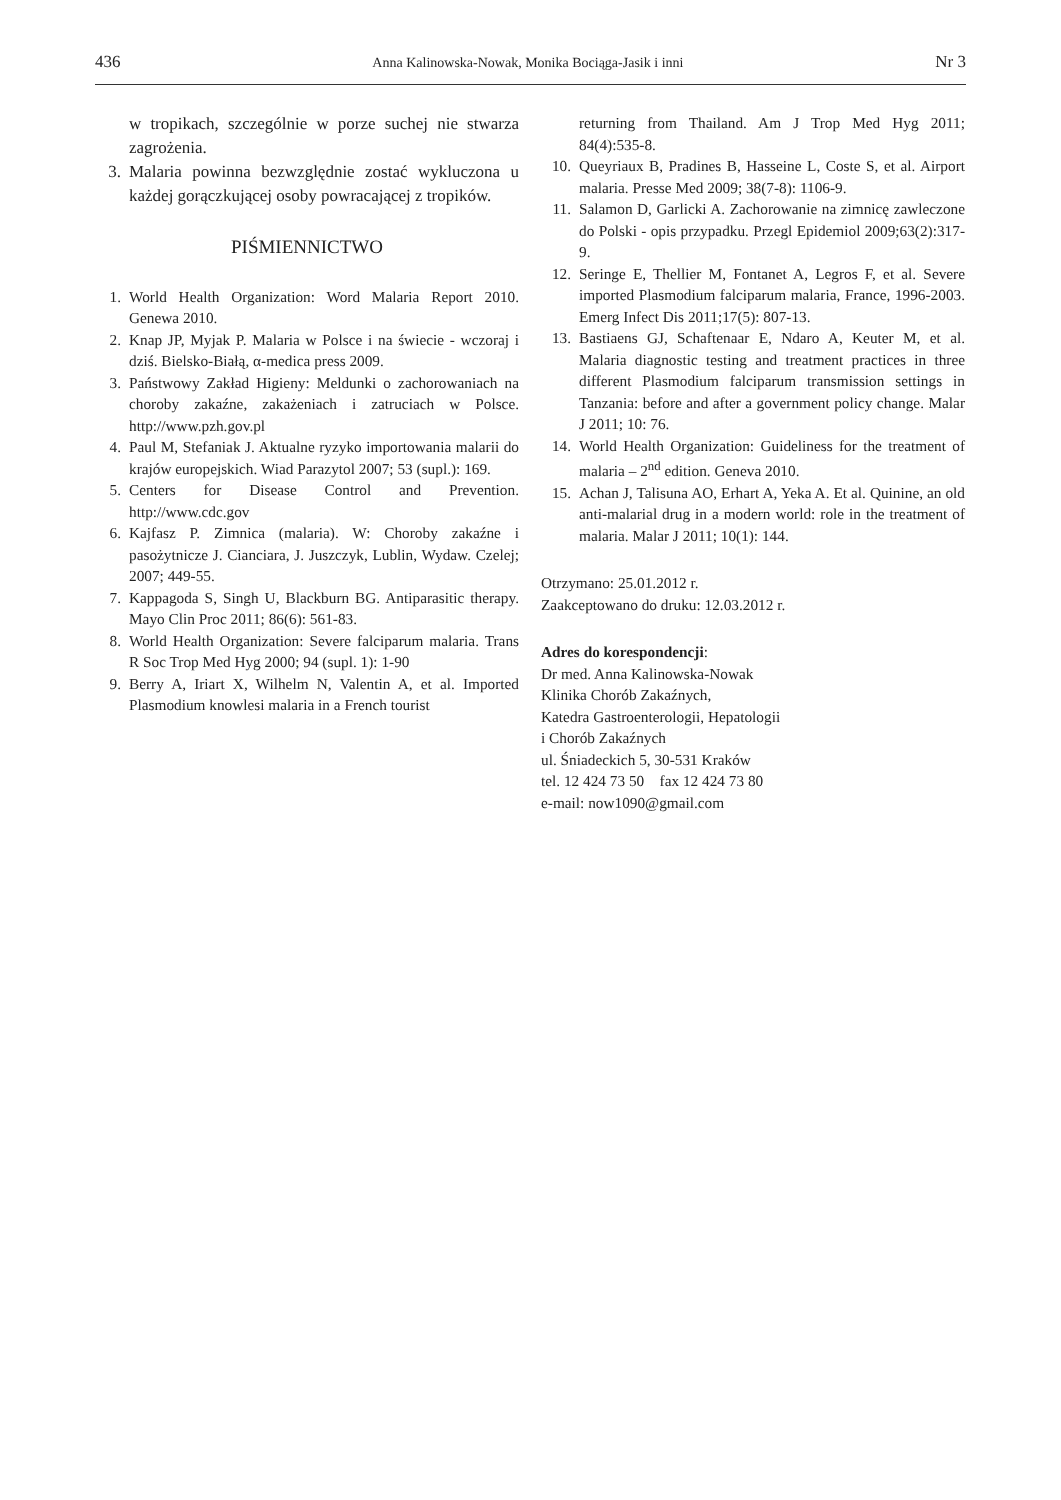436 Anna Kalinowska-Nowak, Monika Bociąga-Jasik i inni Nr 3
w tropikach, szczególnie w porze suchej nie stwarza zagrożenia.
3. Malaria powinna bezwzględnie zostać wykluczona u każdej gorączkującej osoby powracającej z tropików.
PIŚMIENNICTWO
1. World Health Organization: Word Malaria Report 2010. Genewa 2010.
2. Knap JP, Myjak P. Malaria w Polsce i na świecie - wczoraj i dziś. Bielsko-Białą, α-medica press 2009.
3. Państwowy Zakład Higieny: Meldunki o zachorowaniach na choroby zakaźne, zakażeniach i zatruciach w Polsce. http://www.pzh.gov.pl
4. Paul M, Stefaniak J. Aktualne ryzyko importowania malarii do krajów europejskich. Wiad Parazytol 2007; 53 (supl.): 169.
5. Centers for Disease Control and Prevention. http://www.cdc.gov
6. Kajfasz P. Zimnica (malaria). W: Choroby zakaźne i pasożytnicze J. Cianciara, J. Juszczyk, Lublin, Wydaw. Czelej; 2007; 449-55.
7. Kappagoda S, Singh U, Blackburn BG. Antiparasitic therapy. Mayo Clin Proc 2011; 86(6): 561-83.
8. World Health Organization: Severe falciparum malaria. Trans R Soc Trop Med Hyg 2000; 94 (supl. 1): 1-90
9. Berry A, Iriart X, Wilhelm N, Valentin A, et al. Imported Plasmodium knowlesi malaria in a French tourist
returning from Thailand. Am J Trop Med Hyg 2011; 84(4):535-8.
10. Queyriaux B, Pradines B, Hasseine L, Coste S, et al. Airport malaria. Presse Med 2009; 38(7-8): 1106-9.
11. Salamon D, Garlicki A. Zachorowanie na zimnicę zawleczone do Polski - opis przypadku. Przegl Epidemiol 2009;63(2):317-9.
12. Seringe E, Thellier M, Fontanet A, Legros F, et al. Severe imported Plasmodium falciparum malaria, France, 1996-2003. Emerg Infect Dis 2011;17(5): 807-13.
13. Bastiaens GJ, Schaftenaar E, Ndaro A, Keuter M, et al. Malaria diagnostic testing and treatment practices in three different Plasmodium falciparum transmission settings in Tanzania: before and after a government policy change. Malar J 2011; 10: 76.
14. World Health Organization: Guideliness for the treatment of malaria – 2<sup>nd</sup> edition. Geneva 2010.
15. Achan J, Talisuna AO, Erhart A, Yeka A. Et al. Quinine, an old anti-malarial drug in a modern world: role in the treatment of malaria. Malar J 2011; 10(1): 144.
Otrzymano: 25.01.2012 r.
Zaakceptowano do druku: 12.03.2012 r.
Adres do korespondencji:
Dr med. Anna Kalinowska-Nowak
Klinika Chorób Zakaźnych,
Katedra Gastroenterologii, Hepatologii
i Chorób Zakaźnych
ul. Śniadeckich 5, 30-531 Kraków
tel. 12 424 73 50 fax 12 424 73 80
e-mail: now1090@gmail.com